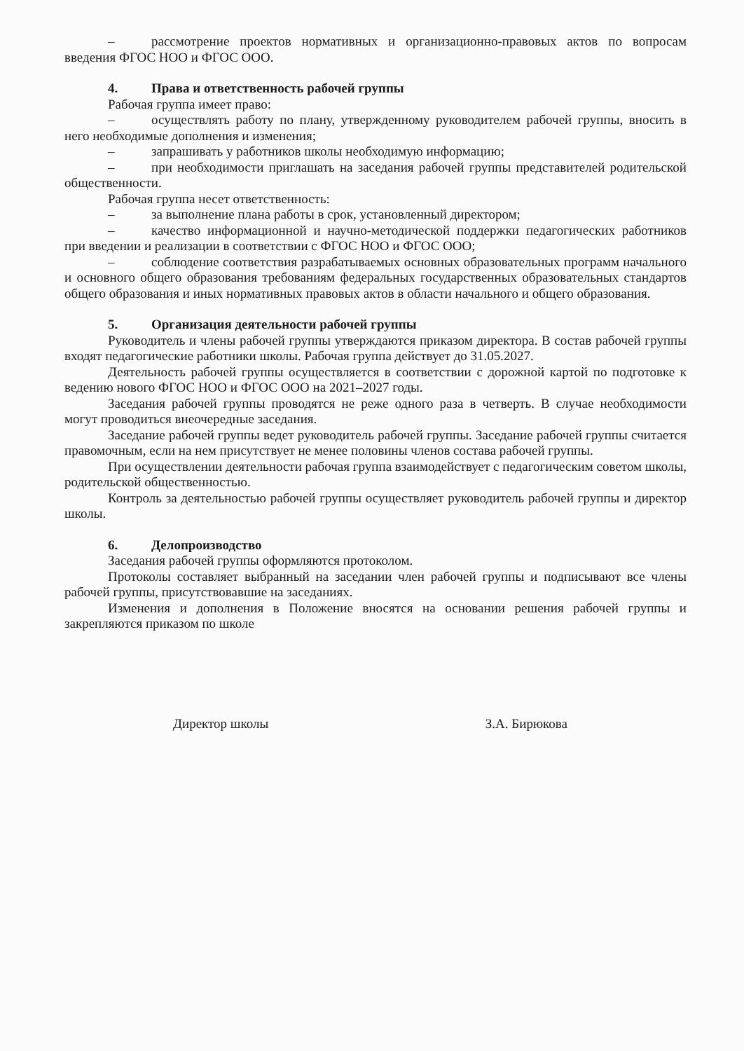– рассмотрение проектов нормативных и организационно-правовых актов по вопросам введения ФГОС НОО и ФГОС ООО.
4. Права и ответственность рабочей группы
Рабочая группа имеет право:
– осуществлять работу по плану, утвержденному руководителем рабочей группы, вносить в него необходимые дополнения и изменения;
– запрашивать у работников школы необходимую информацию;
– при необходимости приглашать на заседания рабочей группы представителей родительской общественности.
Рабочая группа несет ответственность:
– за выполнение плана работы в срок, установленный директором;
– качество информационной и научно-методической поддержки педагогических работников при введении и реализации в соответствии с ФГОС НОО и ФГОС ООО;
– соблюдение соответствия разрабатываемых основных образовательных программ начального и основного общего образования требованиям федеральных государственных образовательных стандартов общего образования и иных нормативных правовых актов в области начального и общего образования.
5. Организация деятельности рабочей группы
Руководитель и члены рабочей группы утверждаются приказом директора. В состав рабочей группы входят педагогические работники школы. Рабочая группа действует до 31.05.2027.
Деятельность рабочей группы осуществляется в соответствии с дорожной картой по подготовке к ведению нового ФГОС НОО и ФГОС ООО на 2021–2027 годы.
Заседания рабочей группы проводятся не реже одного раза в четверть. В случае необходимости могут проводиться внеочередные заседания.
Заседание рабочей группы ведет руководитель рабочей группы. Заседание рабочей группы считается правомочным, если на нем присутствует не менее половины членов состава рабочей группы.
При осуществлении деятельности рабочая группа взаимодействует с педагогическим советом школы, родительской общественностью.
Контроль за деятельностью рабочей группы осуществляет руководитель рабочей группы и директор школы.
6. Делопроизводство
Заседания рабочей группы оформляются протоколом.
Протоколы составляет выбранный на заседании член рабочей группы и подписывают все члены рабочей группы, присутствовавшие на заседаниях.
Изменения и дополнения в Положение вносятся на основании решения рабочей группы и закрепляются приказом по школе
Директор школы З.А. Бирюкова